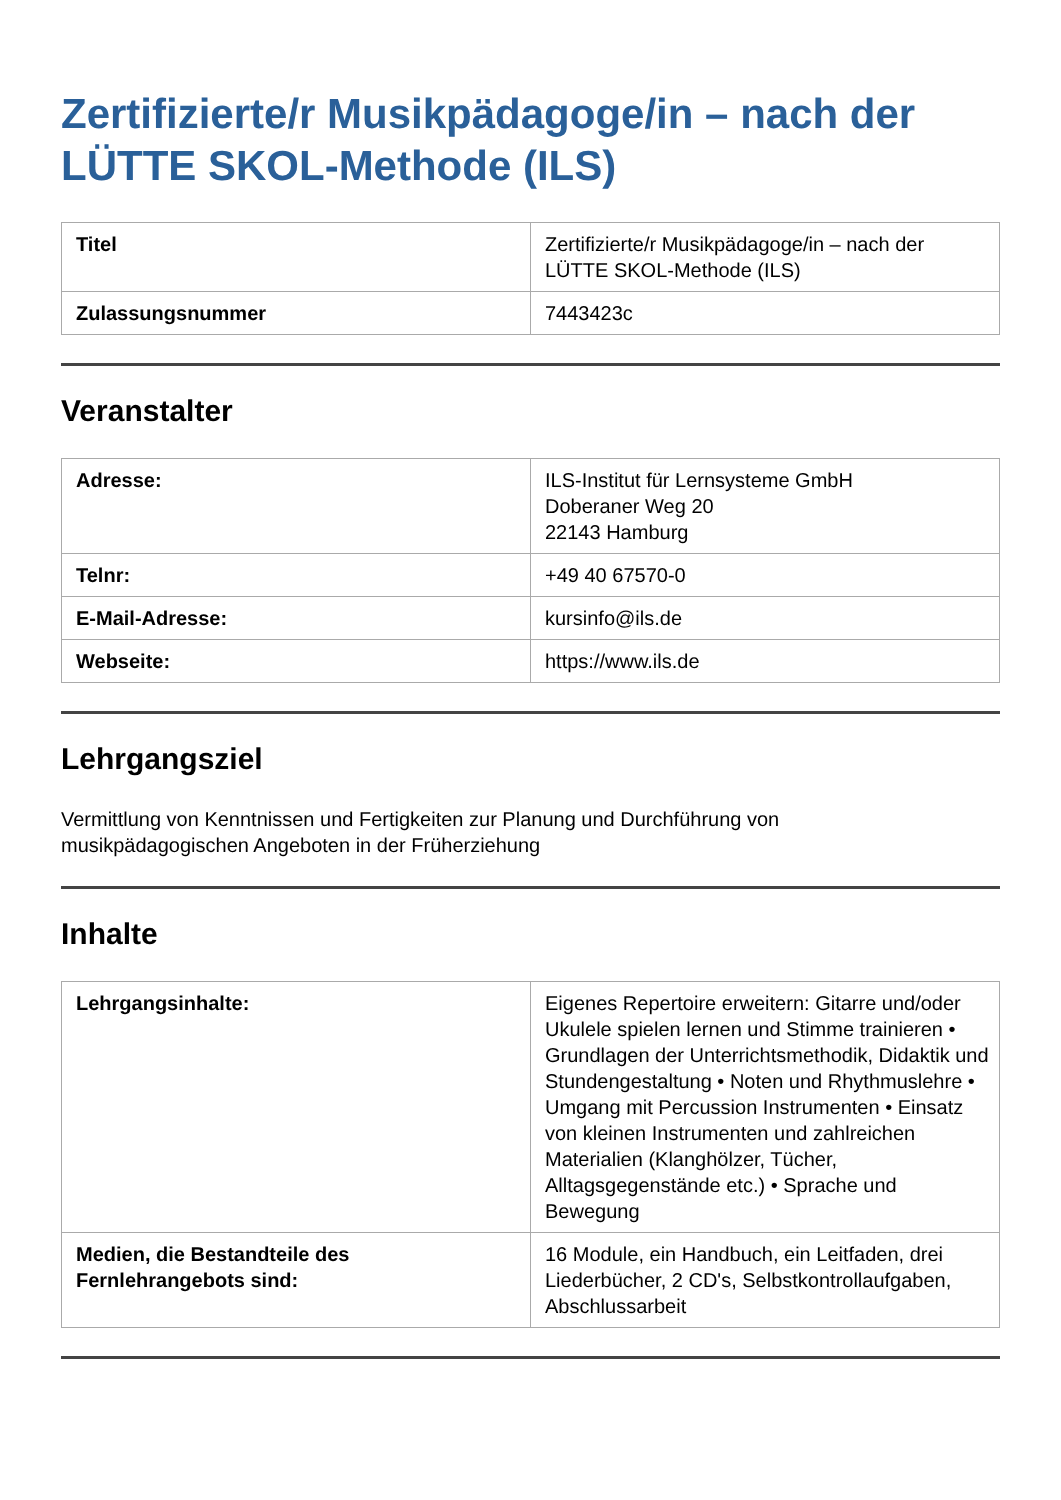Zertifizierte/r Musikpädagoge/in – nach der LÜTTE SKOL-Methode (ILS)
| Titel | Zertifizierte/r Musikpädagoge/in – nach der LÜTTE SKOL-Methode (ILS) |
| Zulassungsnummer | 7443423c |
Veranstalter
| Adresse: | ILS-Institut für Lernsysteme GmbH Doberaner Weg 20 22143 Hamburg |
| Telnr: | +49 40 67570-0 |
| E-Mail-Adresse: | kursinfo@ils.de |
| Webseite: | https://www.ils.de |
Lehrgangsziel
Vermittlung von Kenntnissen und Fertigkeiten zur Planung und Durchführung von
musikpädagogischen Angeboten in der Früherziehung
Inhalte
| Lehrgangsinhalte: | Eigenes Repertoire erweitern: Gitarre und/oder Ukulele spielen lernen und Stimme trainieren • Grundlagen der Unterrichtsmethodik, Didaktik und Stundengestaltung • Noten und Rhythmuslehre • Umgang mit Percussion Instrumenten • Einsatz von kleinen Instrumenten und zahlreichen Materialien (Klanghölzer, Tücher, Alltagsgegenstände etc.) • Sprache und Bewegung |
| Medien, die Bestandteile des Fernlehrangebots sind: | 16 Module, ein Handbuch, ein Leitfaden, drei Liederbücher, 2 CD's, Selbstkontrollaufgaben, Abschlussarbeit |